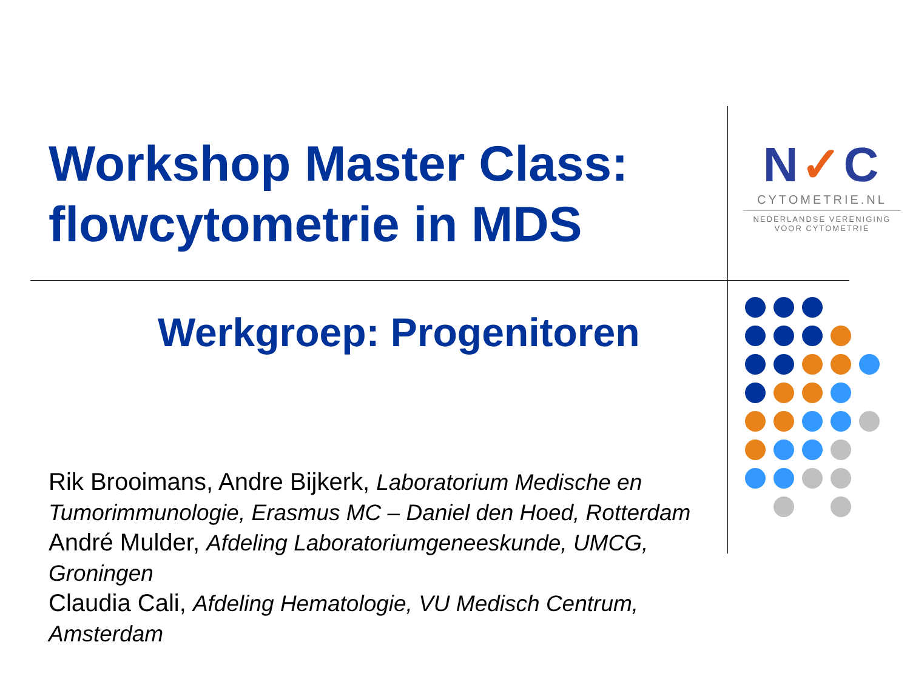Workshop Master Class:
flowcytometrie in MDS
N✓C
CYTOMETRIE.NL
NEDERLANDSE VERENIGING
VOOR CYTOMETRIE
Werkgroep: Progenitoren
Rik Brooimans, Andre Bijkerk, Laboratorium Medische en Tumorimmunologie, Erasmus MC – Daniel den Hoed, Rotterdam
André Mulder, Afdeling Laboratoriumgeneeskunde, UMCG, Groningen
Claudia Cali, Afdeling Hematologie, VU Medisch Centrum, Amsterdam